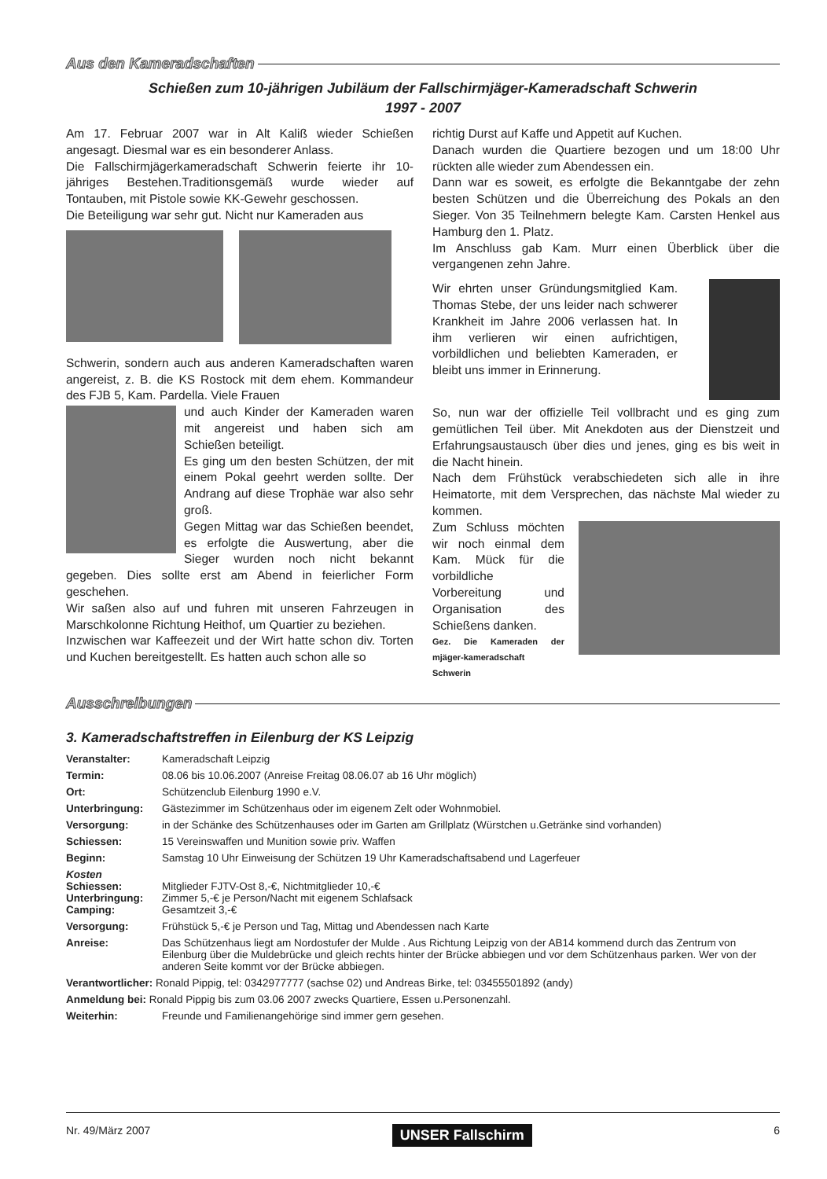Aus den Kameradschaften
Schießen zum 10-jährigen Jubiläum der Fallschirmjäger-Kameradschaft Schwerin
1997 - 2007
Am 17. Februar 2007 war in Alt Kaliß wieder Schießen angesagt. Diesmal war es ein besonderer Anlass.
Die Fallschirmjägerkameradschaft Schwerin feierte ihr 10-jähriges Bestehen.Traditionsgemäß wurde wieder auf Tontauben, mit Pistole sowie KK-Gewehr geschossen.
Die Beteiligung war sehr gut. Nicht nur Kameraden aus
Schwerin, sondern auch aus anderen Kameradschaften waren angereist, z. B. die KS Rostock mit dem ehem. Kommandeur des FJB 5, Kam. Pardella. Viele Frauen
und auch Kinder der Kameraden waren mit angereist und haben sich am Schießen beteiligt.
Es ging um den besten Schützen, der mit einem Pokal geehrt werden sollte. Der Andrang auf diese Trophäe war also sehr groß.
Gegen Mittag war das Schießen beendet, es erfolgte die Auswertung, aber die Sieger wurden noch nicht bekannt gegeben. Dies sollte erst am Abend in feierlicher Form geschehen.
Wir saßen also auf und fuhren mit unseren Fahrzeugen in Marschkolonne Richtung Heithof, um Quartier zu beziehen.
Inzwischen war Kaffeezeit und der Wirt hatte schon div. Torten und Kuchen bereitgestellt. Es hatten auch schon alle so
richtig Durst auf Kaffe und Appetit auf Kuchen.
Danach wurden die Quartiere bezogen und um 18:00 Uhr rückten alle wieder zum Abendessen ein.
Dann war es soweit, es erfolgte die Bekanntgabe der zehn besten Schützen und die Überreichung des Pokals an den Sieger. Von 35 Teilnehmern belegte Kam. Carsten Henkel aus Hamburg den 1. Platz.
Im Anschluss gab Kam. Murr einen Überblick über die vergangenen zehn Jahre.
Wir ehrten unser Gründungsmitglied Kam. Thomas Stebe, der uns leider nach schwerer Krankheit im Jahre 2006 verlassen hat. In ihm verlieren wir einen aufrichtigen, vorbildlichen und beliebten Kameraden, er bleibt uns immer in Erinnerung.
So, nun war der offizielle Teil vollbracht und es ging zum gemütlichen Teil über. Mit Anekdoten aus der Dienstzeit und Erfahrungsaustausch über dies und jenes, ging es bis weit in die Nacht hinein.
Nach dem Frühstück verabschiedeten sich alle in ihre Heimatorte, mit dem Versprechen, das nächste Mal wieder zu kommen.
Zum Schluss möchten wir noch einmal dem Kam. Mück für die vorbildliche Vorbereitung und Organisation des Schießens danken.
Gez. Die Kameraden der mjäger-kameradschaft Schwerin
Ausschreibungen
3. Kameradschaftstreffen in Eilenburg der KS Leipzig
| Veranstalter: | Kameradschaft Leipzig |
| Termin: | 08.06 bis 10.06.2007 (Anreise Freitag 08.06.07 ab 16 Uhr möglich) |
| Ort: | Schützenclub Eilenburg 1990 e.V. |
| Unterbringung: | Gästezimmer im Schützenhaus oder im eigenem Zelt oder Wohnmobiel. |
| Versorgung: | in der Schänke des Schützenhauses oder im Garten am Grillplatz (Würstchen u.Getränke sind vorhanden) |
| Schiessen: | 15 Vereinswaffen und Munition sowie priv. Waffen |
| Beginn: | Samstag 10 Uhr Einweisung der Schützen 19 Uhr Kameradschaftsabend und Lagerfeuer |
| Kosten Schiessen: Unterbringung: Camping: | Mitglieder FJTV-Ost 8,-€, Nichtmitglieder 10,-€ Zimmer 5,-€ je Person/Nacht mit eigenem Schlafsack Gesamtzeit 3,-€ |
| Versorgung: | Frühstück 5,-€ je Person und Tag, Mittag und Abendessen nach Karte |
| Anreise: | Das Schützenhaus liegt am Nordostufer der Mulde . Aus Richtung Leipzig von der AB14 kommend durch das Zentrum von Eilenburg über die Muldebrücke und gleich rechts hinter der Brücke abbiegen und vor dem Schützenhaus parken. Wer von der anderen Seite kommt vor der Brücke abbiegen. |
| Verantwortlicher: Ronald Pippig, tel: 0342977777 (sachse 02) und Andreas Birke, tel: 03455501892 (andy) | |
| Anmeldung bei: Ronald Pippig bis zum 03.06 2007 zwecks Quartiere, Essen u.Personenzahl. | |
| Weiterhin: | Freunde und Familienangehörige sind immer gern gesehen. |
Nr. 49/März 2007 UNSER Fallschirm 6